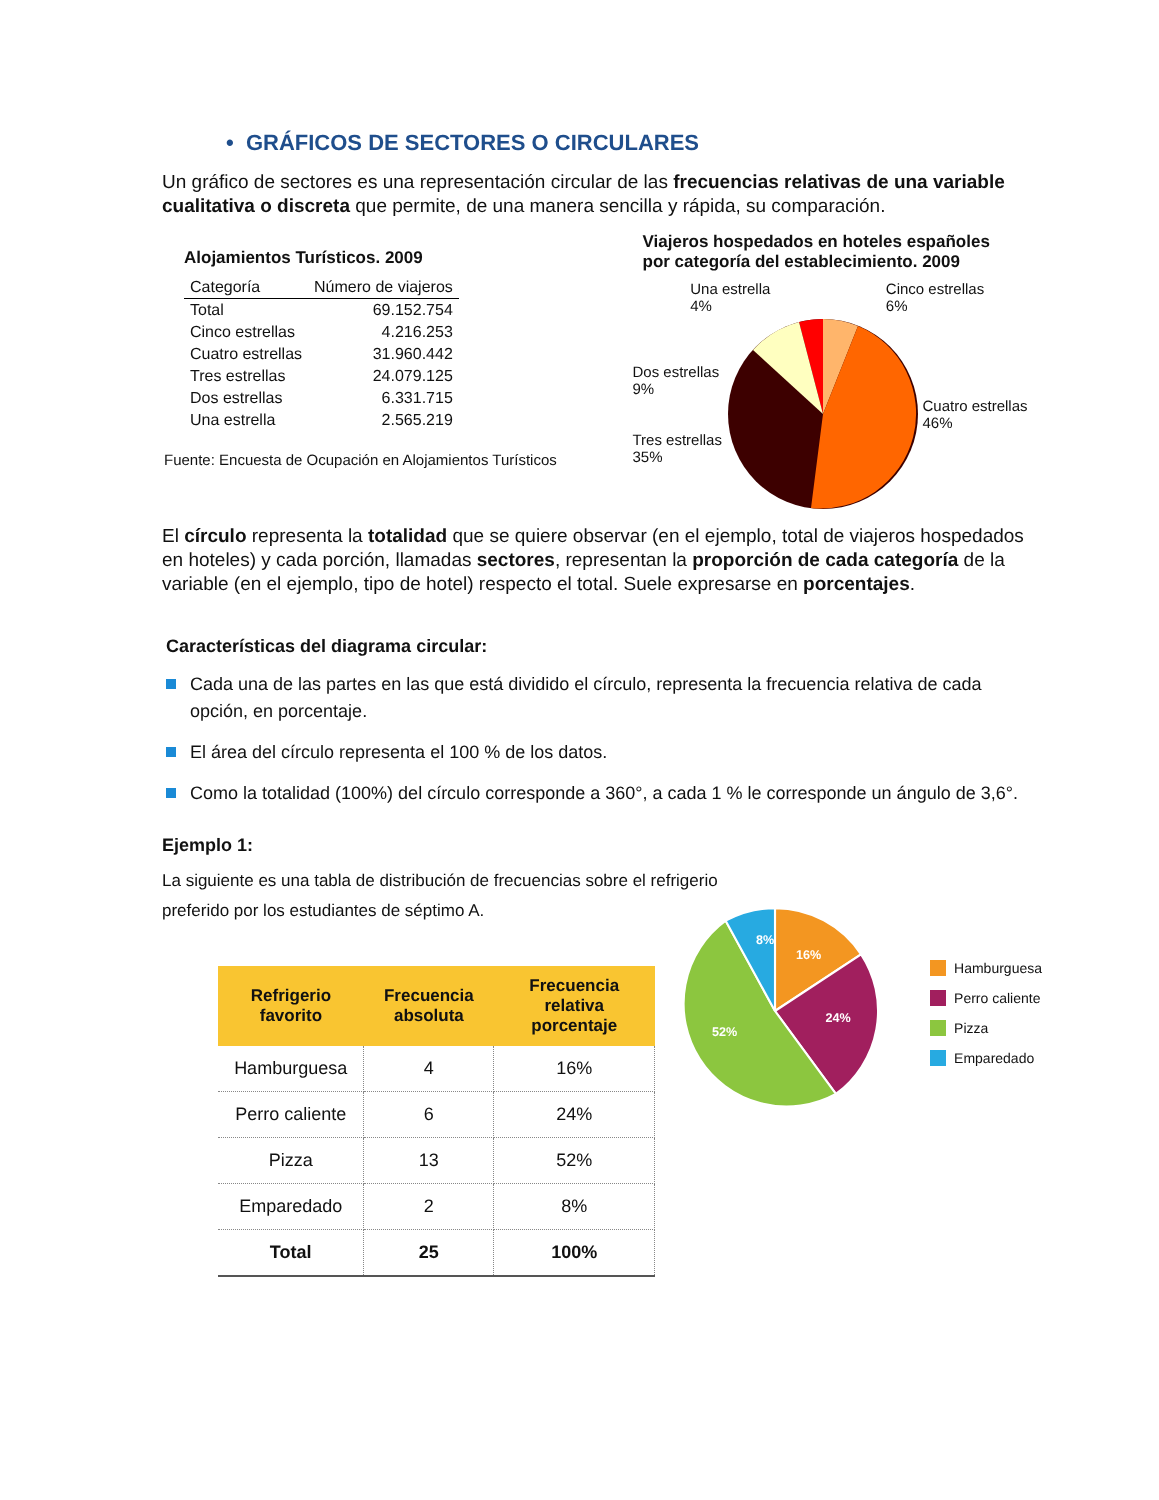• GRÁFICOS DE SECTORES O CIRCULARES
Un gráfico de sectores es una representación circular de las frecuencias relativas de una variable cualitativa o discreta que permite, de una manera sencilla y rápida, su comparación.
Alojamientos Turísticos. 2009
| Categoría | Número de viajeros |
| --- | --- |
| Total | 69.152.754 |
| Cinco estrellas | 4.216.253 |
| Cuatro estrellas | 31.960.442 |
| Tres estrellas | 24.079.125 |
| Dos estrellas | 6.331.715 |
| Una estrella | 2.565.219 |
Fuente: Encuesta de Ocupación en Alojamientos Turísticos
Viajeros hospedados en hoteles españoles
por categoría del establecimiento. 2009
Una estrella
4% Cinco estrellas
6%
Dos estrellas 9%
Tres estrellas 35%
Cuatro estrellas 46%
El círculo representa la totalidad que se quiere observar (en el ejemplo, total de viajeros hospedados en hoteles) y cada porción, llamadas sectores, representan la proporción de cada categoría de la variable (en el ejemplo, tipo de hotel) respecto el total. Suele expresarse en porcentajes.
Características del diagrama circular:
Cada una de las partes en las que está dividido el círculo, representa la frecuencia relativa de cada opción, en porcentaje.
El área del círculo representa el 100 % de los datos.
Como la totalidad (100%) del círculo corresponde a 360°, a cada 1 % le corresponde un ángulo de 3,6°.
Ejemplo 1:
La siguiente es una tabla de distribución de frecuencias sobre el refrigerio preferido por los estudiantes de séptimo A.
| Refrigerio favorito | Frecuencia absoluta | Frecuencia relativa porcentaje |
| --- | --- | --- |
| Hamburguesa | 4 | 16% |
| Perro caliente | 6 | 24% |
| Pizza | 13 | 52% |
| Emparedado | 2 | 8% |
| Total | 25 | 100% |
8%
16%
24%
52%
Hamburguesa
Perro caliente
Pizza
Emparedado